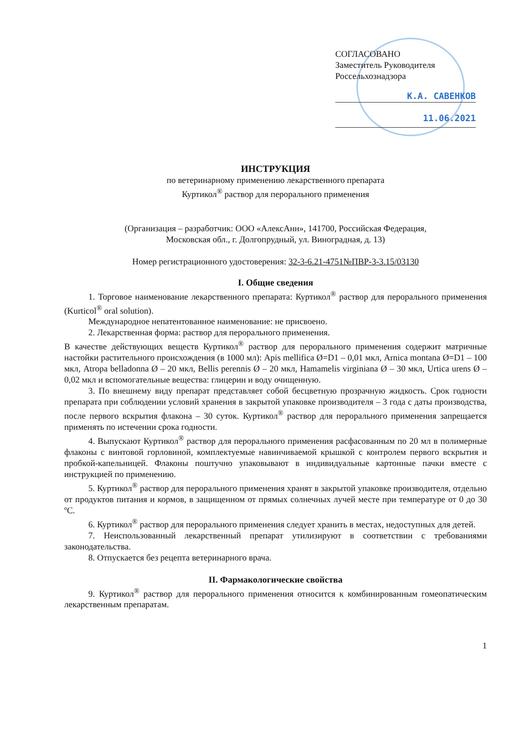СОГЛАСОВАНО
Заместитель Руководителя
Россельхознадзора
К.А. САВЕНКОВ
11.06.2021
ИНСТРУКЦИЯ
по ветеринарному применению лекарственного препарата
Куртикол<sup>®</sup> раствор для перорального применения
(Организация – разработчик: ООО «АлексАнн», 141700, Российская Федерация,
Московская обл., г. Долгопрудный, ул. Виноградная, д. 13)
Номер регистрационного удостоверения: 32-3-6.21-4751№ПВР-3-3.15/03130
I. Общие сведения
1. Торговое наименование лекарственного препарата: Куртикол<sup>®</sup> раствор для перорального применения (Kurticol<sup>®</sup> oral solution).
Международное непатентованное наименование: не присвоено.
2. Лекарственная форма: раствор для перорального применения.
В качестве действующих веществ Куртикол<sup>®</sup> раствор для перорального применения содержит матричные настойки растительного происхождения (в 1000 мл): Apis mellifica Ø=D1 – 0,01 мкл, Arnica montana Ø=D1 – 100 мкл, Atropa belladonna Ø – 20 мкл, Bellis perennis Ø – 20 мкл, Hamamelis virginiana Ø – 30 мкл, Urtica urens Ø – 0,02 мкл и вспомогательные вещества: глицерин и воду очищенную.
3. По внешнему виду препарат представляет собой бесцветную прозрачную жидкость. Срок годности препарата при соблюдении условий хранения в закрытой упаковке производителя – 3 года с даты производства, после первого вскрытия флакона – 30 суток. Куртикол<sup>®</sup> раствор для перорального применения запрещается применять по истечении срока годности.
4. Выпускают Куртикол<sup>®</sup> раствор для перорального применения расфасованным по 20 мл в полимерные флаконы с винтовой горловиной, комплектуемые навинчиваемой крышкой с контролем первого вскрытия и пробкой-капельницей. Флаконы поштучно упаковывают в индивидуальные картонные пачки вместе с инструкцией по применению.
5. Куртикол<sup>®</sup> раствор для перорального применения хранят в закрытой упаковке производителя, отдельно от продуктов питания и кормов, в защищенном от прямых солнечных лучей месте при температуре от 0 до 30 ºС.
6. Куртикол<sup>®</sup> раствор для перорального применения следует хранить в местах, недоступных для детей.
7. Неиспользованный лекарственный препарат утилизируют в соответствии с требованиями законодательства.
8. Отпускается без рецепта ветеринарного врача.
II. Фармакологические свойства
9. Куртикол<sup>®</sup> раствор для перорального применения относится к комбинированным гомеопатическим лекарственным препаратам.
1